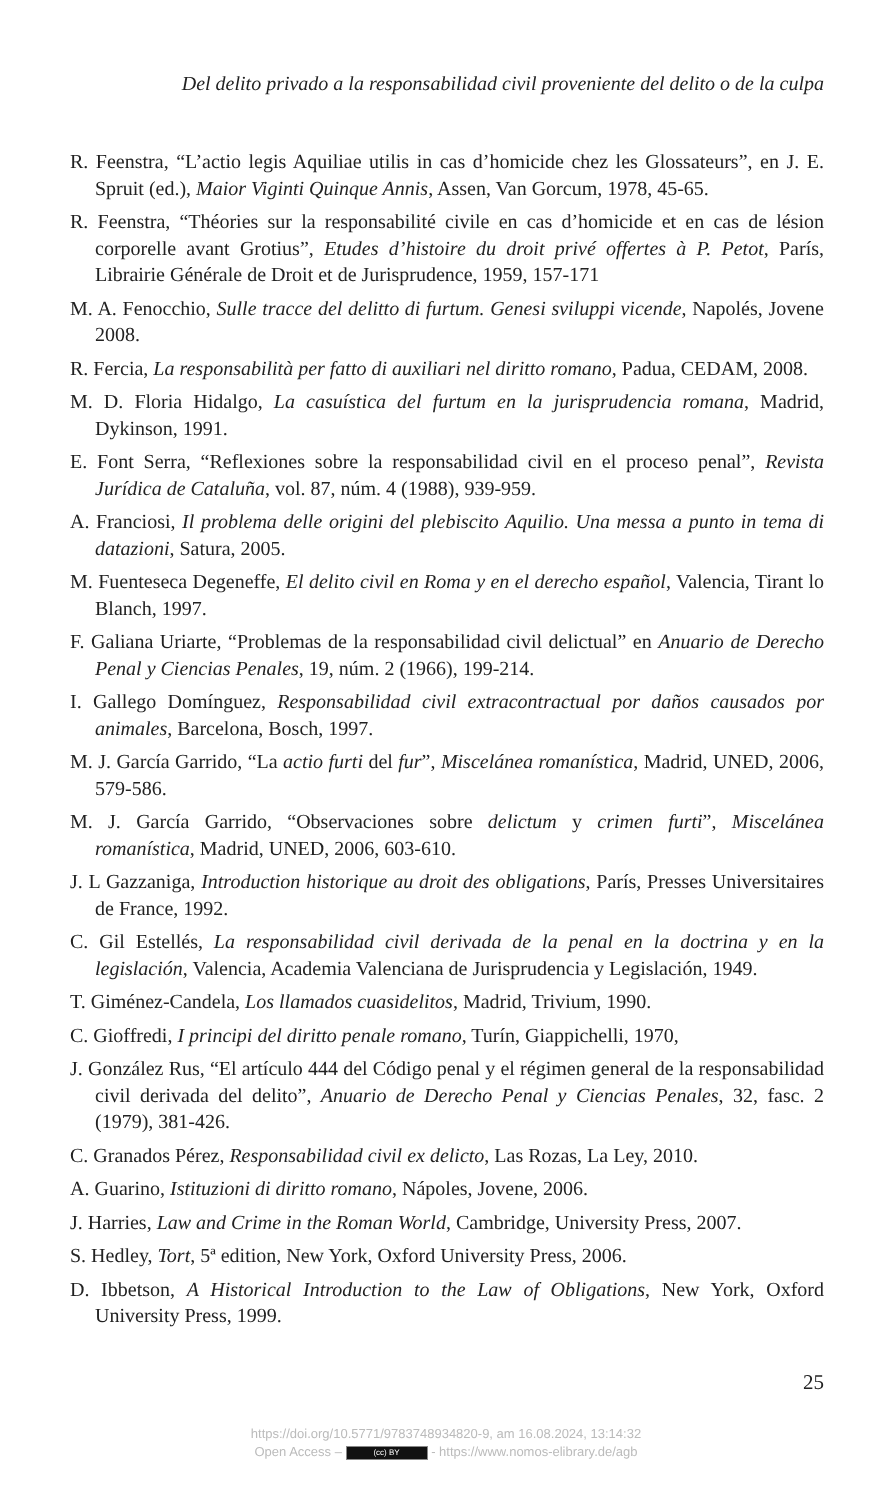Del delito privado a la responsabilidad civil proveniente del delito o de la culpa
R. Feenstra, “L’actio legis Aquiliae utilis in cas d’homicide chez les Glossateurs”, en J. E. Spruit (ed.), Maior Viginti Quinque Annis, Assen, Van Gorcum, 1978, 45-65.
R. Feenstra, “Théories sur la responsabilité civile en cas d’homicide et en cas de lésion corporelle avant Grotius”, Etudes d’histoire du droit privé offertes à P. Petot, París, Librairie Générale de Droit et de Jurisprudence, 1959, 157-171
M. A. Fenocchio, Sulle tracce del delitto di furtum. Genesi sviluppi vicende, Napolés, Jovene 2008.
R. Fercia, La responsabilità per fatto di auxiliari nel diritto romano, Padua, CEDAM, 2008.
M. D. Floria Hidalgo, La casuística del furtum en la jurisprudencia romana, Madrid, Dykinson, 1991.
E. Font Serra, “Reflexiones sobre la responsabilidad civil en el proceso penal”, Revista Jurídica de Cataluña, vol. 87, núm. 4 (1988), 939-959.
A. Franciosi, Il problema delle origini del plebiscito Aquilio. Una messa a punto in tema di datazioni, Satura, 2005.
M. Fuenteseca Degeneffe, El delito civil en Roma y en el derecho español, Valencia, Tirant lo Blanch, 1997.
F. Galiana Uriarte, “Problemas de la responsabilidad civil delictual” en Anuario de Derecho Penal y Ciencias Penales, 19, núm. 2 (1966), 199-214.
I. Gallego Domínguez, Responsabilidad civil extracontractual por daños causados por animales, Barcelona, Bosch, 1997.
M. J. García Garrido, “La actio furti del fur”, Miscelánea romanística, Madrid, UNED, 2006, 579-586.
M. J. García Garrido, “Observaciones sobre delictum y crimen furti”, Miscelánea romanística, Madrid, UNED, 2006, 603-610.
J. L Gazzaniga, Introduction historique au droit des obligations, París, Presses Universitaires de France, 1992.
C. Gil Estellés, La responsabilidad civil derivada de la penal en la doctrina y en la legislación, Valencia, Academia Valenciana de Jurisprudencia y Legislación, 1949.
T. Giménez-Candela, Los llamados cuasidelitos, Madrid, Trivium, 1990.
C. Gioffredi, I principi del diritto penale romano, Turín, Giappichelli, 1970,
J. González Rus, “El artículo 444 del Código penal y el régimen general de la responsabilidad civil derivada del delito”, Anuario de Derecho Penal y Ciencias Penales, 32, fasc. 2 (1979), 381-426.
C. Granados Pérez, Responsabilidad civil ex delicto, Las Rozas, La Ley, 2010.
A. Guarino, Istituzioni di diritto romano, Nápoles, Jovene, 2006.
J. Harries, Law and Crime in the Roman World, Cambridge, University Press, 2007.
S. Hedley, Tort, 5ª edition, New York, Oxford University Press, 2006.
D. Ibbetson, A Historical Introduction to the Law of Obligations, New York, Oxford University Press, 1999.
25
https://doi.org/10.5771/9783748934820-9, am 16.08.2024, 13:14:32
Open Access – (cc) BY - https://www.nomos-elibrary.de/agb